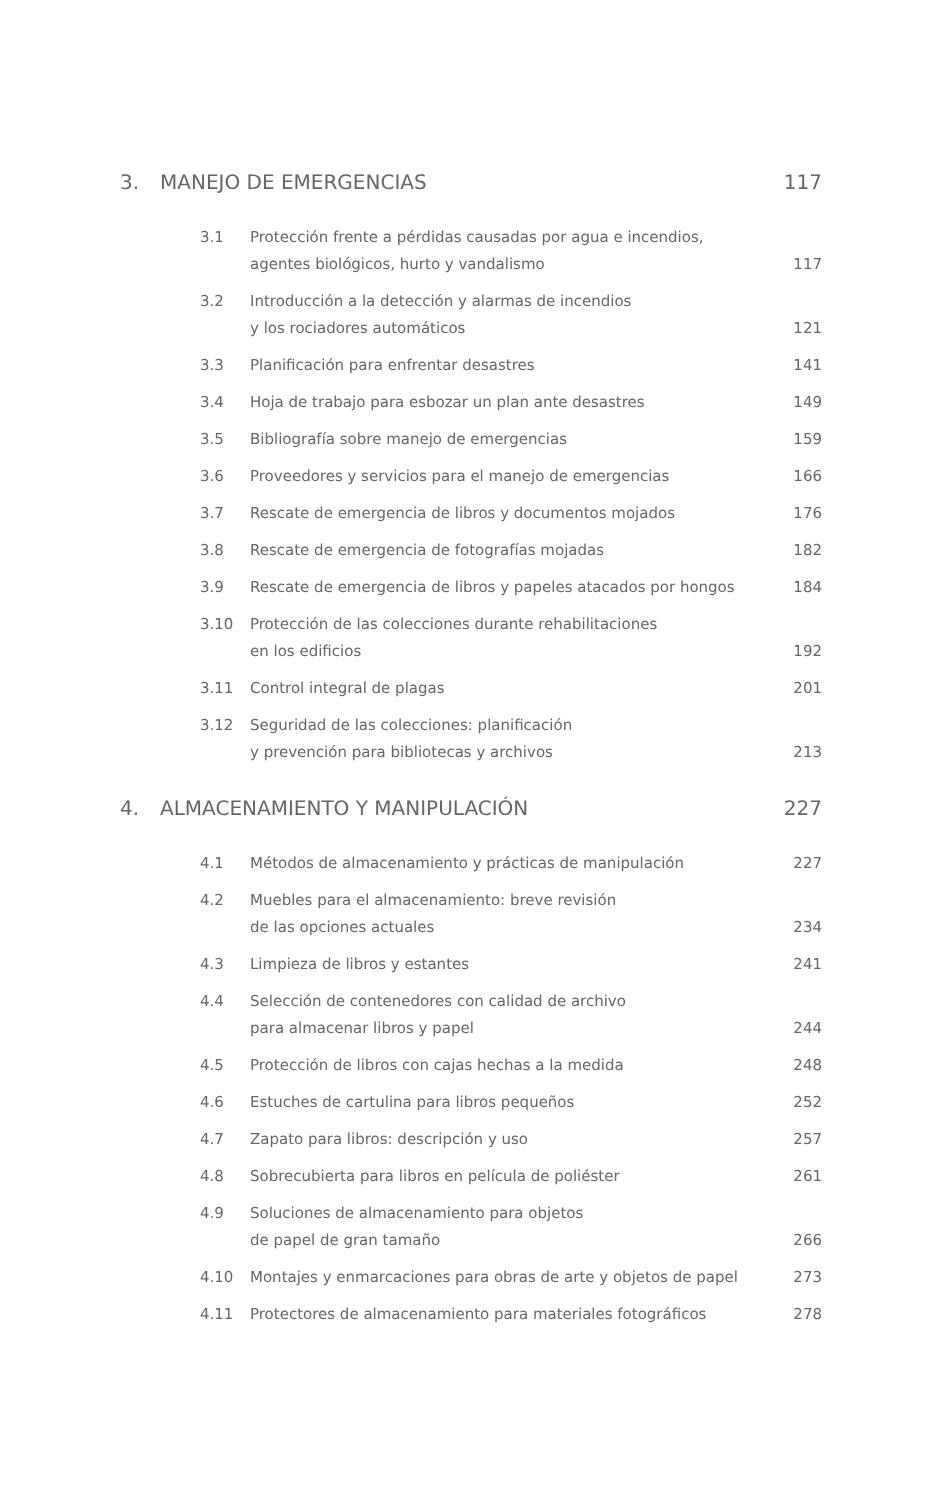3. MANEJO DE EMERGENCIAS 117
3.1 Protección frente a pérdidas causadas por agua e incendios,
agentes biológicos, hurto y vandalismo 117
3.2 Introducción a la detección y alarmas de incendios
y los rociadores automáticos 121
3.3 Planificación para enfrentar desastres 141
3.4 Hoja de trabajo para esbozar un plan ante desastres 149
3.5 Bibliografía sobre manejo de emergencias 159
3.6 Proveedores y servicios para el manejo de emergencias 166
3.7 Rescate de emergencia de libros y documentos mojados 176
3.8 Rescate de emergencia de fotografías mojadas 182
3.9 Rescate de emergencia de libros y papeles atacados por hongos 184
3.10 Protección de las colecciones durante rehabilitaciones
en los edificios 192
3.11 Control integral de plagas 201
3.12 Seguridad de las colecciones: planificación
y prevención para bibliotecas y archivos 213
4. ALMACENAMIENTO Y MANIPULACIÓN 227
4.1 Métodos de almacenamiento y prácticas de manipulación 227
4.2 Muebles para el almacenamiento: breve revisión
de las opciones actuales 234
4.3 Limpieza de libros y estantes 241
4.4 Selección de contenedores con calidad de archivo
para almacenar libros y papel 244
4.5 Protección de libros con cajas hechas a la medida 248
4.6 Estuches de cartulina para libros pequeños 252
4.7 Zapato para libros: descripción y uso 257
4.8 Sobrecubierta para libros en película de poliéster 261
4.9 Soluciones de almacenamiento para objetos
de papel de gran tamaño 266
4.10 Montajes y enmarcaciones para obras de arte y objetos de papel 273
4.11 Protectores de almacenamiento para materiales fotográficos 278